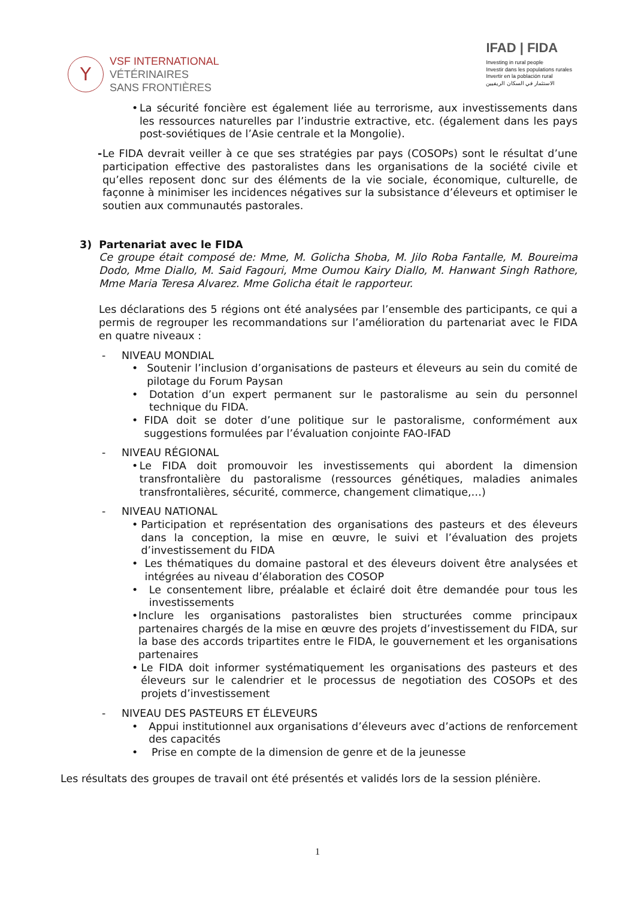Y
VSF INTERNATIONAL
VÉTÉRINAIRES
SANS FRONTIÈRES
IFAD | FIDA
Investing in rural people
Investir dans les populations rurales
Invertir en la población rural
الاستثمار في السكان الريفيين
• La sécurité foncière est également liée au terrorisme, aux investissements dans les ressources naturelles par l’industrie extractive, etc. (également dans les pays post-soviétiques de l’Asie centrale et la Mongolie).
- Le FIDA devrait veiller à ce que ses stratégies par pays (COSOPs) sont le résultat d’une participation effective des pastoralistes dans les organisations de la société civile et qu’elles reposent donc sur des éléments de la vie sociale, économique, culturelle, de façonne à minimiser les incidences négatives sur la subsistance d’éleveurs et optimiser le soutien aux communautés pastorales.
3) Partenariat avec le FIDA
Ce groupe était composé de: Mme, M. Golicha Shoba, M. Jilo Roba Fantalle, M. Boureima Dodo, Mme Diallo, M. Said Fagouri, Mme Oumou Kairy Diallo, M. Hanwant Singh Rathore, Mme Maria Teresa Alvarez. Mme Golicha était le rapporteur.
Les déclarations des 5 régions ont été analysées par l’ensemble des participants, ce qui a permis de regrouper les recommandations sur l’amélioration du partenariat avec le FIDA en quatre niveaux :
- NIVEAU MONDIAL
• Soutenir l’inclusion d’organisations de pasteurs et éleveurs au sein du comité de pilotage du Forum Paysan
• Dotation d’un expert permanent sur le pastoralisme au sein du personnel technique du FIDA.
• FIDA doit se doter d’une politique sur le pastoralisme, conformément aux suggestions formulées par l’évaluation conjointe FAO-IFAD
- NIVEAU RÉGIONAL
• Le FIDA doit promouvoir les investissements qui abordent la dimension transfrontalière du pastoralisme (ressources génétiques, maladies animales transfrontalières, sécurité, commerce, changement climatique,…)
- NIVEAU NATIONAL
• Participation et représentation des organisations des pasteurs et des éleveurs dans la conception, la mise en œuvre, le suivi et l’évaluation des projets d’investissement du FIDA
• Les thématiques du domaine pastoral et des éleveurs doivent être analysées et intégrées au niveau d’élaboration des COSOP
• Le consentement libre, préalable et éclairé doit être demandée pour tous les investissements
• Inclure les organisations pastoralistes bien structurées comme principaux partenaires chargés de la mise en œuvre des projets d’investissement du FIDA, sur la base des accords tripartites entre le FIDA, le gouvernement et les organisations partenaires
• Le FIDA doit informer systématiquement les organisations des pasteurs et des éleveurs sur le calendrier et le processus de negotiation des COSOPs et des projets d’investissement
- NIVEAU DES PASTEURS ET ÉLEVEURS
• Appui institutionnel aux organisations d’éleveurs avec d’actions de renforcement des capacités
• Prise en compte de la dimension de genre et de la jeunesse
Les résultats des groupes de travail ont été présentés et validés lors de la session plénière.
1